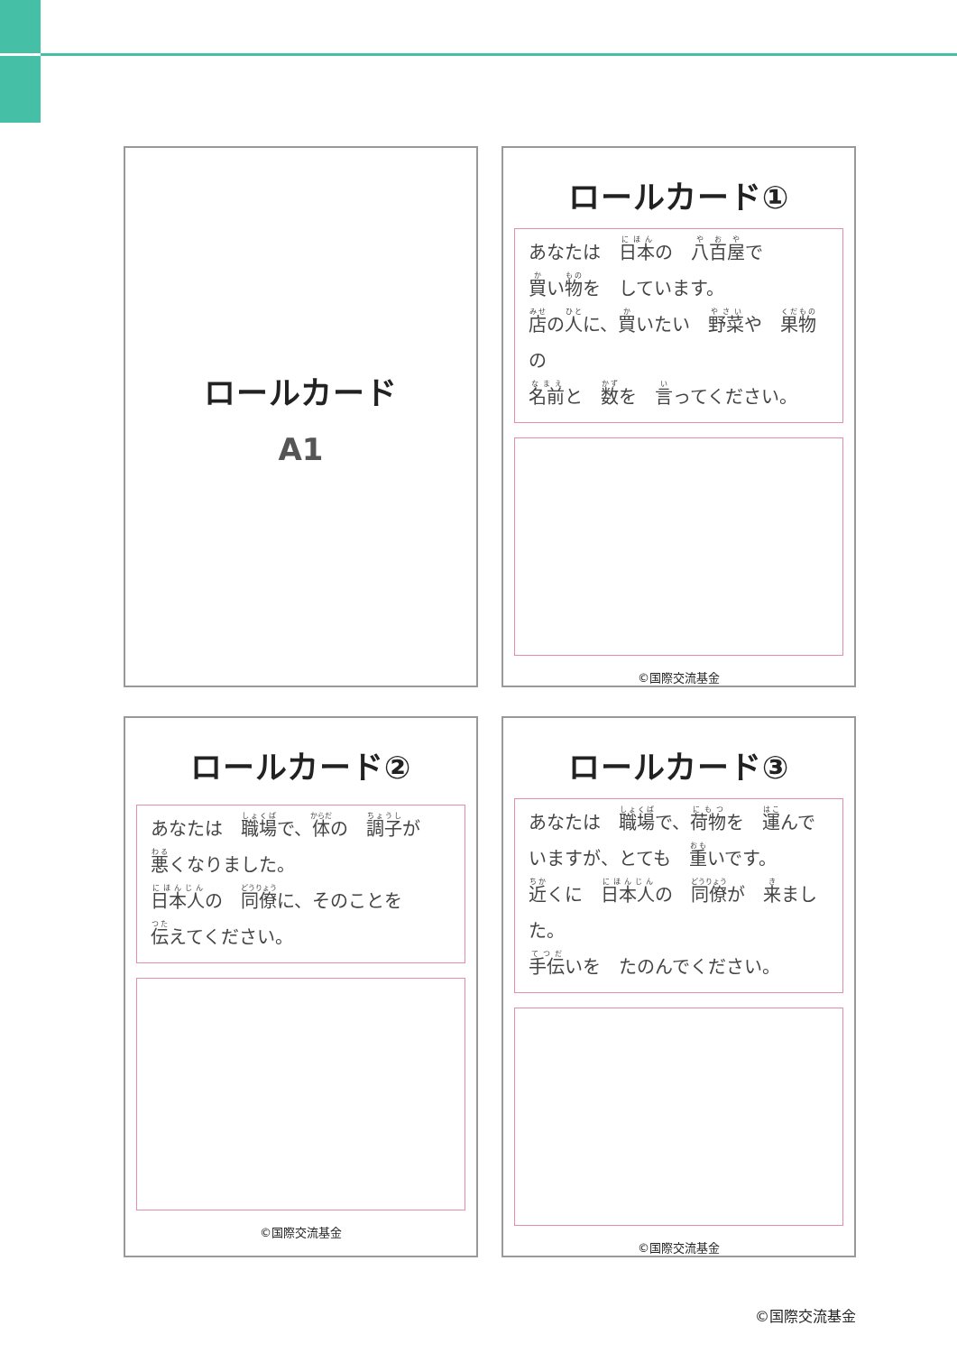ロールカード
A1
ロールカード①
あなたは　日本の　八百屋で
買い物を　しています。
店の人に、買いたい　野菜や　果物の
名前と　数を　言ってください。
©国際交流基金
ロールカード②
あなたは　職場で、体の　調子が
悪くなりました。
日本人の　同僚に、そのことを
伝えてください。
©国際交流基金
ロールカード③
あなたは　職場で、荷物を　運んで
いますが、とても　重いです。
近くに　日本人の　同僚が　来ました。
手伝いを　たのんでください。
©国際交流基金
©国際交流基金